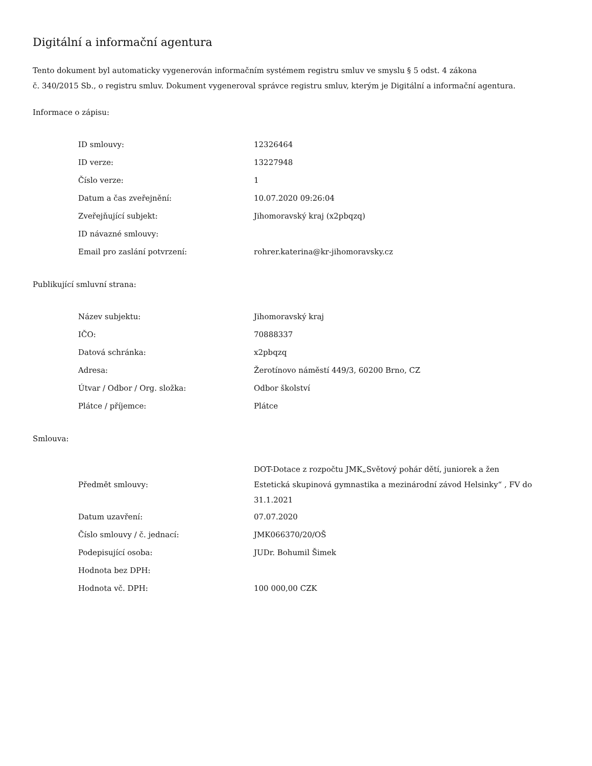Digitální a informační agentura
Tento dokument byl automaticky vygenerován informačním systémem registru smluv ve smyslu § 5 odst. 4 zákona
č. 340/2015 Sb., o registru smluv. Dokument vygeneroval správce registru smluv, kterým je Digitální a informační agentura.
Informace o zápisu:
| ID smlouvy: | 12326464 |
| ID verze: | 13227948 |
| Číslo verze: | 1 |
| Datum a čas zveřejnění: | 10.07.2020 09:26:04 |
| Zveřejňující subjekt: | Jihomoravský kraj (x2pbqzq) |
| ID návazné smlouvy: | |
| Email pro zaslání potvrzení: | rohrer.katerina@kr-jihomoravsky.cz |
Publikující smluvní strana:
| Název subjektu: | Jihomoravský kraj |
| IČO: | 70888337 |
| Datová schránka: | x2pbqzq |
| Adresa: | Žerotínovo náměstí 449/3, 60200 Brno, CZ |
| Útvar / Odbor / Org. složka: | Odbor školství |
| Plátce / příjemce: | Plátce |
Smlouva:
| Předmět smlouvy: | DOT-Dotace z rozpočtu JMK„Světový pohár dětí, juniorek a žen Estetická skupinová gymnastika a mezinárodní závod Helsinky“ , FV do 31.1.2021 |
| Datum uzavření: | 07.07.2020 |
| Číslo smlouvy / č. jednací: | JMK066370/20/OŠ |
| Podepisující osoba: | JUDr. Bohumil Šimek |
| Hodnota bez DPH: | |
| Hodnota vč. DPH: | 100 000,00 CZK |